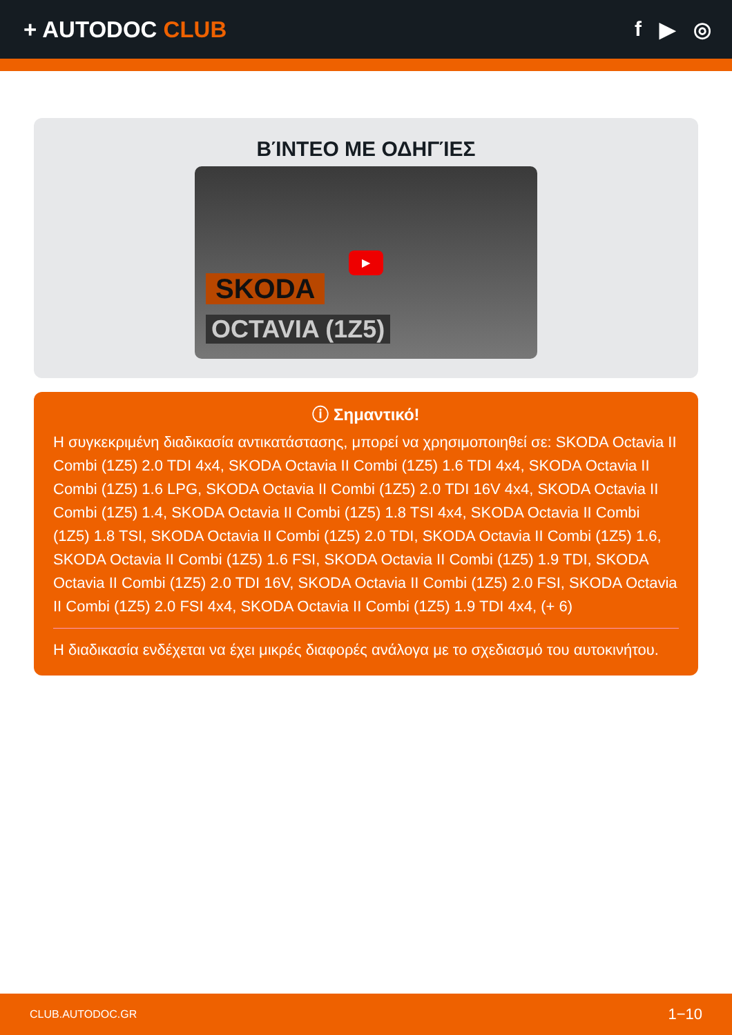+ AUTODOC CLUB f ▶ ◎
ΒΊΝΤΕΟ ΜΕ ΟΔΗΓΊΕΣ
▶
SKODA
OCTAVIA (1Z5)
ⓘ Σημαντικό!
Η συγκεκριμένη διαδικασία αντικατάστασης, μπορεί να χρησιμοποιηθεί σε: SKODA Octavia II Combi (1Z5) 2.0 TDI 4x4, SKODA Octavia II Combi (1Z5) 1.6 TDI 4x4, SKODA Octavia II Combi (1Z5) 1.6 LPG, SKODA Octavia II Combi (1Z5) 2.0 TDI 16V 4x4, SKODA Octavia II Combi (1Z5) 1.4, SKODA Octavia II Combi (1Z5) 1.8 TSI 4x4, SKODA Octavia II Combi (1Z5) 1.8 TSI, SKODA Octavia II Combi (1Z5) 2.0 TDI, SKODA Octavia II Combi (1Z5) 1.6, SKODA Octavia II Combi (1Z5) 1.6 FSI, SKODA Octavia II Combi (1Z5) 1.9 TDI, SKODA Octavia II Combi (1Z5) 2.0 TDI 16V, SKODA Octavia II Combi (1Z5) 2.0 FSI, SKODA Octavia II Combi (1Z5) 2.0 FSI 4x4, SKODA Octavia II Combi (1Z5) 1.9 TDI 4x4, (+ 6)
Η διαδικασία ενδέχεται να έχει μικρές διαφορές ανάλογα με το σχεδιασμό του αυτοκινήτου.
CLUB.AUTODOC.GR 1−10